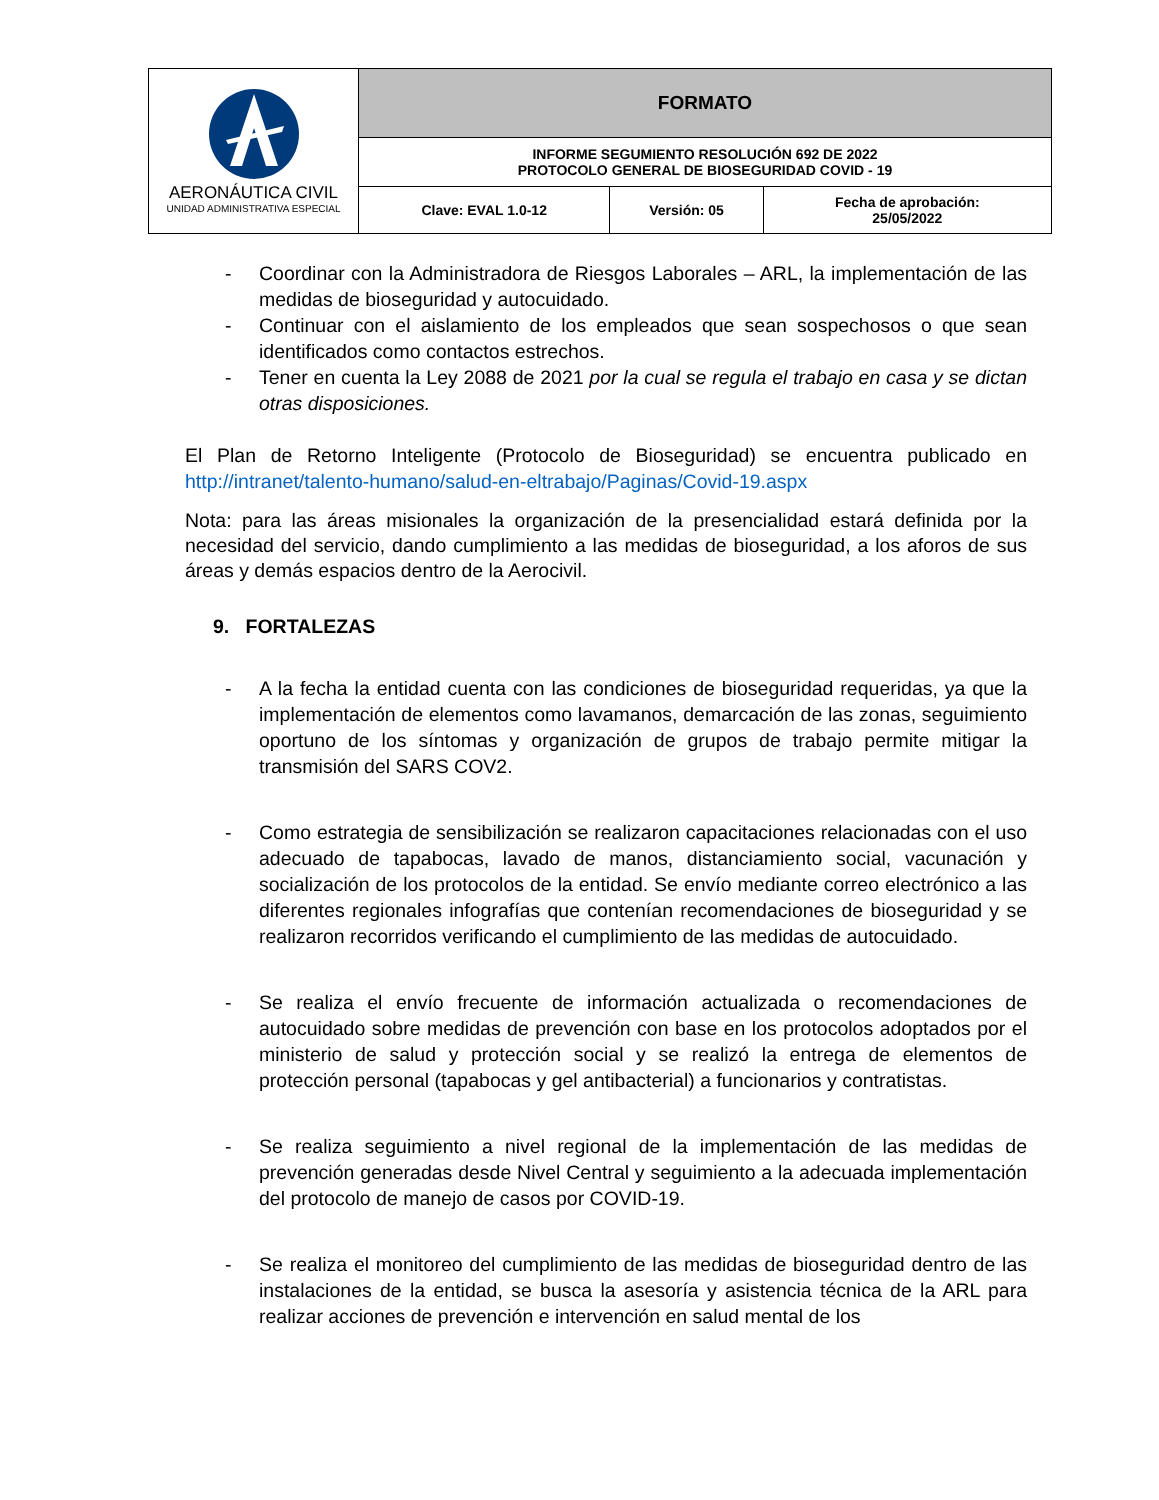| AERONÁUTICA CIVIL UNIDAD ADMINISTRATIVA ESPECIAL | FORMATO | | |
| | INFORME SEGUMIENTO RESOLUCIÓN 692 DE 2022 PROTOCOLO GENERAL DE BIOSEGURIDAD COVID - 19 | | |
| | Clave: EVAL 1.0-12 | Versión: 05 | Fecha de aprobación: 25/05/2022 |
- Coordinar con la Administradora de Riesgos Laborales – ARL, la implementación de las medidas de bioseguridad y autocuidado.
- Continuar con el aislamiento de los empleados que sean sospechosos o que sean identificados como contactos estrechos.
- Tener en cuenta la Ley 2088 de 2021 por la cual se regula el trabajo en casa y se dictan otras disposiciones.
El Plan de Retorno Inteligente (Protocolo de Bioseguridad) se encuentra publicado en http://intranet/talento-humano/salud-en-eltrabajo/Paginas/Covid-19.aspx
Nota: para las áreas misionales la organización de la presencialidad estará definida por la necesidad del servicio, dando cumplimiento a las medidas de bioseguridad, a los aforos de sus áreas y demás espacios dentro de la Aerocivil.
9. FORTALEZAS
- A la fecha la entidad cuenta con las condiciones de bioseguridad requeridas, ya que la implementación de elementos como lavamanos, demarcación de las zonas, seguimiento oportuno de los síntomas y organización de grupos de trabajo permite mitigar la transmisión del SARS COV2.
- Como estrategia de sensibilización se realizaron capacitaciones relacionadas con el uso adecuado de tapabocas, lavado de manos, distanciamiento social, vacunación y socialización de los protocolos de la entidad. Se envío mediante correo electrónico a las diferentes regionales infografías que contenían recomendaciones de bioseguridad y se realizaron recorridos verificando el cumplimiento de las medidas de autocuidado.
- Se realiza el envío frecuente de información actualizada o recomendaciones de autocuidado sobre medidas de prevención con base en los protocolos adoptados por el ministerio de salud y protección social y se realizó la entrega de elementos de protección personal (tapabocas y gel antibacterial) a funcionarios y contratistas.
- Se realiza seguimiento a nivel regional de la implementación de las medidas de prevención generadas desde Nivel Central y seguimiento a la adecuada implementación del protocolo de manejo de casos por COVID-19.
- Se realiza el monitoreo del cumplimiento de las medidas de bioseguridad dentro de las instalaciones de la entidad, se busca la asesoría y asistencia técnica de la ARL para realizar acciones de prevención e intervención en salud mental de los